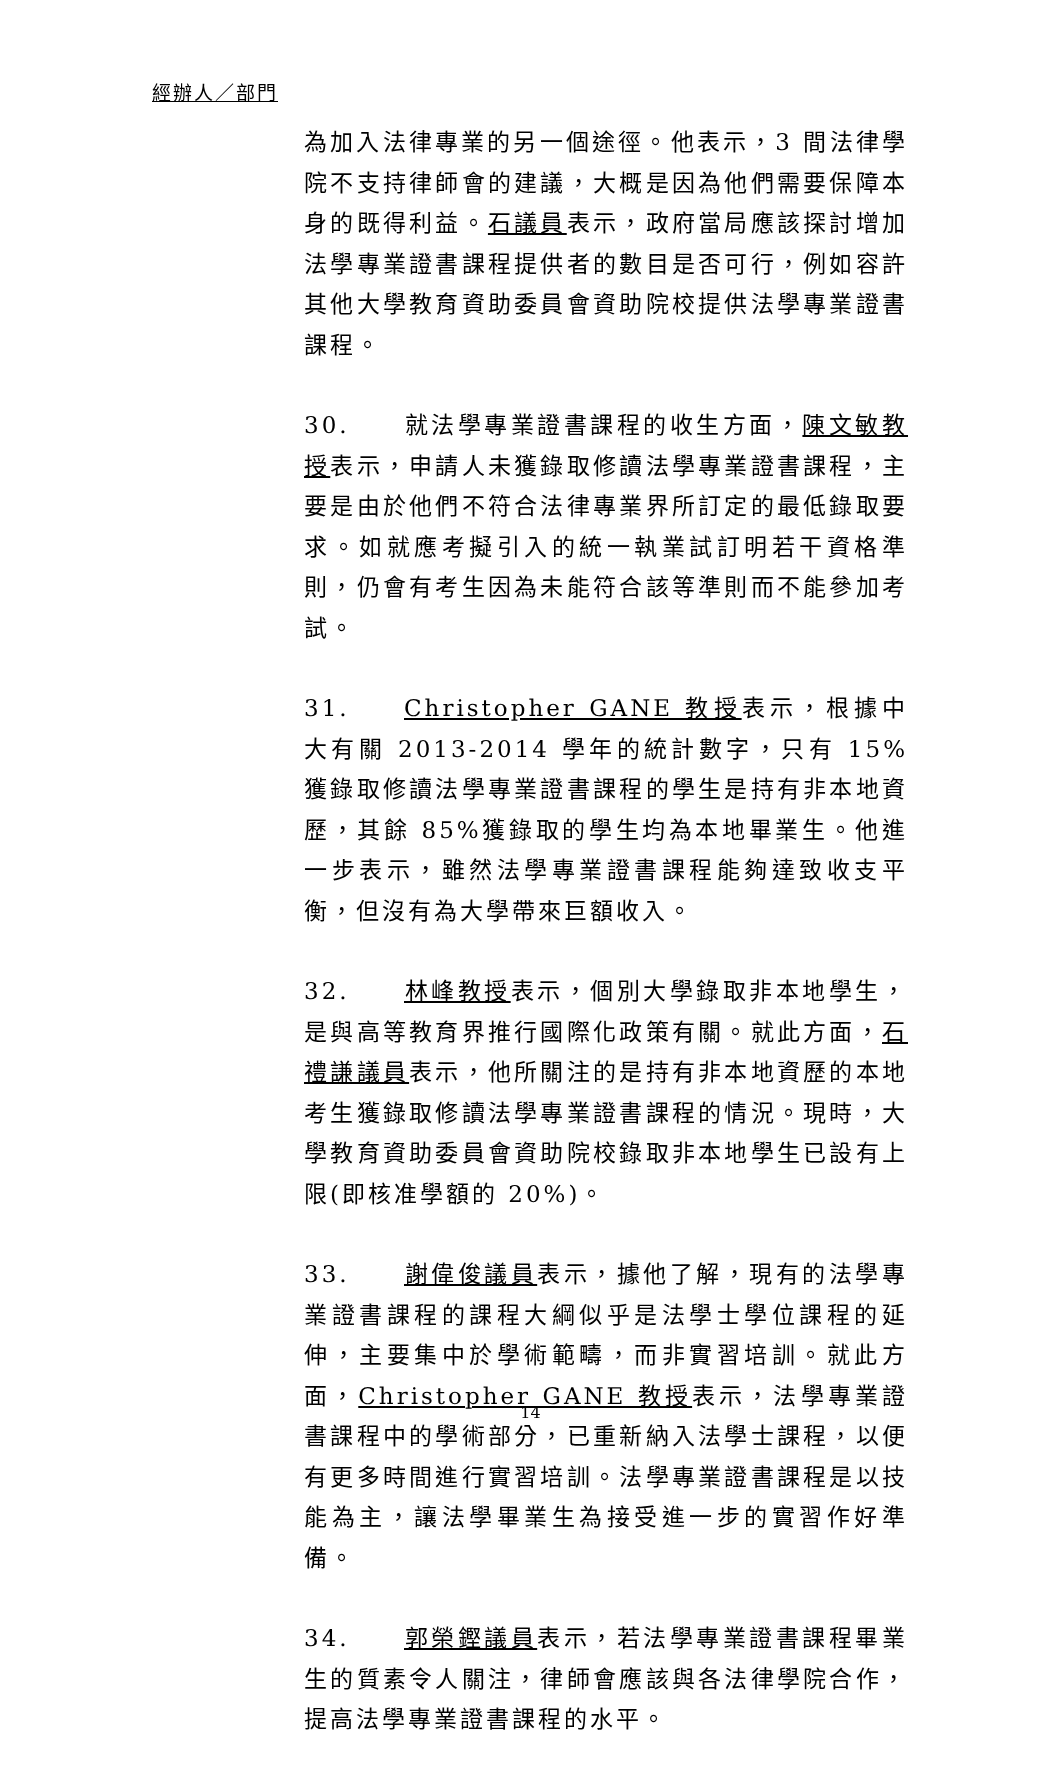經辦人／部門
為加入法律專業的另一個途徑。他表示，3 間法律學院不支持律師會的建議，大概是因為他們需要保障本身的既得利益。石議員表示，政府當局應該探討增加法學專業證書課程提供者的數目是否可行，例如容許其他大學教育資助委員會資助院校提供法學專業證書課程。
30. 就法學專業證書課程的收生方面，陳文敏教授表示，申請人未獲錄取修讀法學專業證書課程，主要是由於他們不符合法律專業界所訂定的最低錄取要求。如就應考擬引入的統一執業試訂明若干資格準則，仍會有考生因為未能符合該等準則而不能參加考試。
31. Christopher GANE 教授表示，根據中大有關 2013-2014 學年的統計數字，只有 15%獲錄取修讀法學專業證書課程的學生是持有非本地資歷，其餘 85%獲錄取的學生均為本地畢業生。他進一步表示，雖然法學專業證書課程能夠達致收支平衡，但沒有為大學帶來巨額收入。
32. 林峰教授表示，個別大學錄取非本地學生，是與高等教育界推行國際化政策有關。就此方面，石禮謙議員表示，他所關注的是持有非本地資歷的本地考生獲錄取修讀法學專業證書課程的情況。現時，大學教育資助委員會資助院校錄取非本地學生已設有上限(即核准學額的 20%)。
33. 謝偉俊議員表示，據他了解，現有的法學專業證書課程的課程大綱似乎是法學士學位課程的延伸，主要集中於學術範疇，而非實習培訓。就此方面，Christopher GANE 教授表示，法學專業證書課程中的學術部分，已重新納入法學士課程，以便有更多時間進行實習培訓。法學專業證書課程是以技能為主，讓法學畢業生為接受進一步的實習作好準備。
34. 郭榮鏗議員表示，若法學專業證書課程畢業生的質素令人關注，律師會應該與各法律學院合作，提高法學專業證書課程的水平。
14